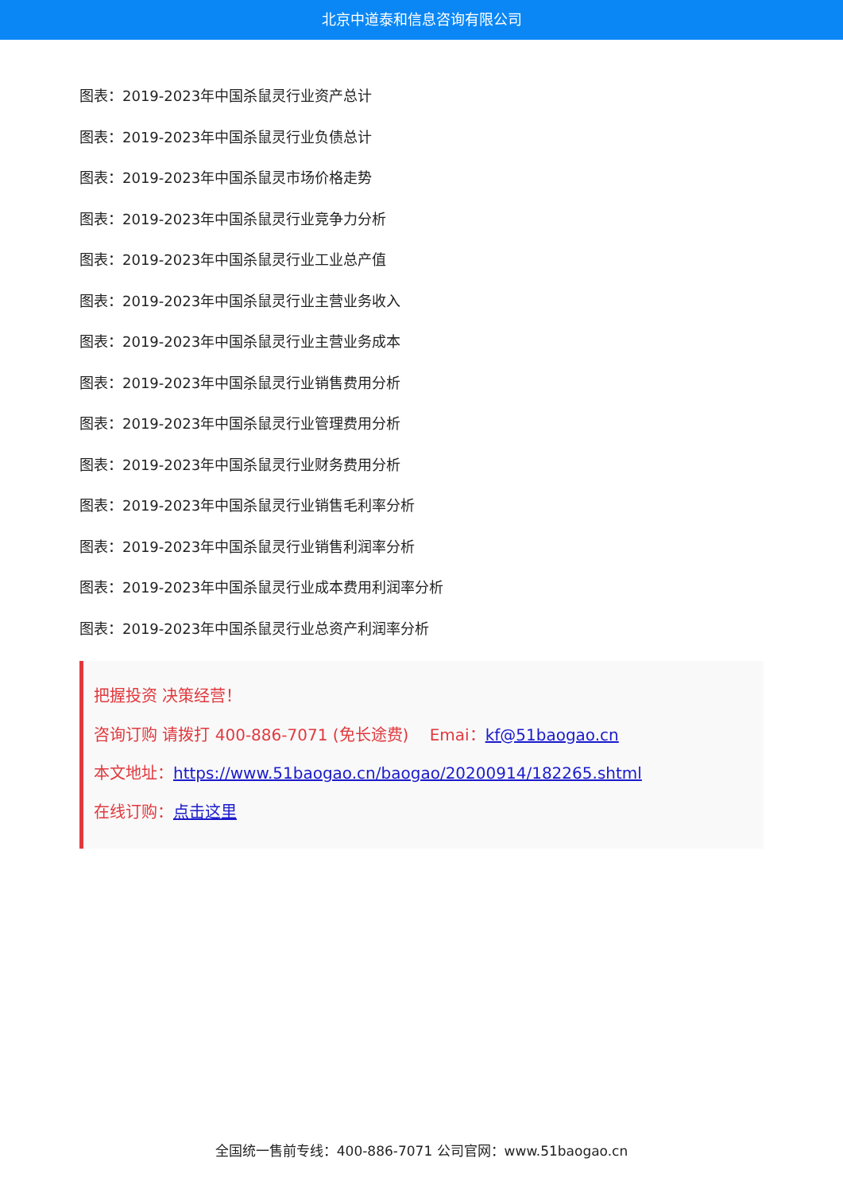北京中道泰和信息咨询有限公司
图表：2019-2023年中国杀鼠灵行业资产总计
图表：2019-2023年中国杀鼠灵行业负债总计
图表：2019-2023年中国杀鼠灵市场价格走势
图表：2019-2023年中国杀鼠灵行业竞争力分析
图表：2019-2023年中国杀鼠灵行业工业总产值
图表：2019-2023年中国杀鼠灵行业主营业务收入
图表：2019-2023年中国杀鼠灵行业主营业务成本
图表：2019-2023年中国杀鼠灵行业销售费用分析
图表：2019-2023年中国杀鼠灵行业管理费用分析
图表：2019-2023年中国杀鼠灵行业财务费用分析
图表：2019-2023年中国杀鼠灵行业销售毛利率分析
图表：2019-2023年中国杀鼠灵行业销售利润率分析
图表：2019-2023年中国杀鼠灵行业成本费用利润率分析
图表：2019-2023年中国杀鼠灵行业总资产利润率分析
把握投资 决策经营！
咨询订购 请拨打 400-886-7071 (免长途费)　 Emai：kf@51baogao.cn
本文地址：https://www.51baogao.cn/baogao/20200914/182265.shtml
在线订购：点击这里
全国统一售前专线：400-886-7071 公司官网：www.51baogao.cn